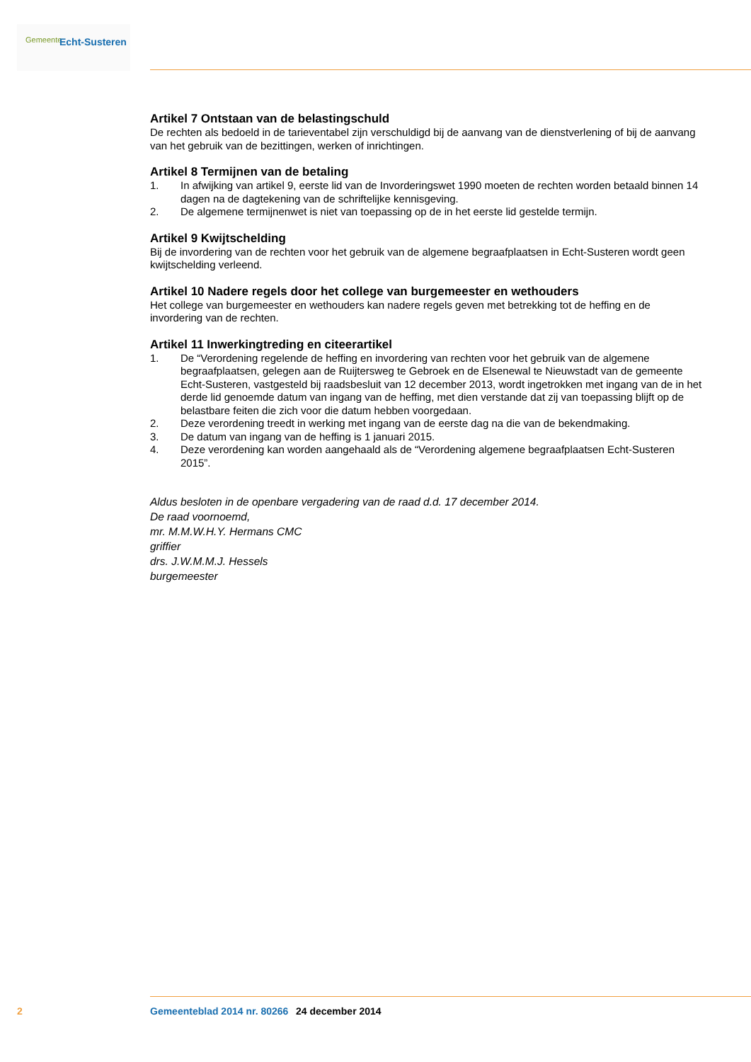Gemeente Echt-Susteren
Artikel 7 Ontstaan van de belastingschuld
De rechten als bedoeld in de tarieventabel zijn verschuldigd bij de aanvang van de dienstverlening of bij de aanvang van het gebruik van de bezittingen, werken of inrichtingen.
Artikel 8 Termijnen van de betaling
1. In afwijking van artikel 9, eerste lid van de Invorderingswet 1990 moeten de rechten worden betaald binnen 14 dagen na de dagtekening van de schriftelijke kennisgeving.
2. De algemene termijnenwet is niet van toepassing op de in het eerste lid gestelde termijn.
Artikel 9 Kwijtschelding
Bij de invordering van de rechten voor het gebruik van de algemene begraafplaatsen in Echt-Susteren wordt geen kwijtschelding verleend.
Artikel 10 Nadere regels door het college van burgemeester en wethouders
Het college van burgemeester en wethouders kan nadere regels geven met betrekking tot de heffing en de invordering van de rechten.
Artikel 11 Inwerkingtreding en citeerartikel
1. De “Verordening regelende de heffing en invordering van rechten voor het gebruik van de algemene begraafplaatsen, gelegen aan de Ruijtersweg te Gebroek en de Elsenewal te Nieuwstadt van de gemeente Echt-Susteren, vastgesteld bij raadsbesluit van 12 december 2013, wordt ingetrokken met ingang van de in het derde lid genoemde datum van ingang van de heffing, met dien verstande dat zij van toepassing blijft op de belastbare feiten die zich voor die datum hebben voorgedaan.
2. Deze verordening treedt in werking met ingang van de eerste dag na die van de bekendmaking.
3. De datum van ingang van de heffing is 1 januari 2015.
4. Deze verordening kan worden aangehaald als de “Verordening algemene begraafplaatsen Echt-Susteren 2015”.
Aldus besloten in de openbare vergadering van de raad d.d. 17 december 2014.
De raad voornoemd,
mr. M.M.W.H.Y. Hermans CMC
griffier
drs. J.W.M.M.J. Hessels
burgemeester
2 Gemeenteblad 2014 nr. 80266 24 december 2014